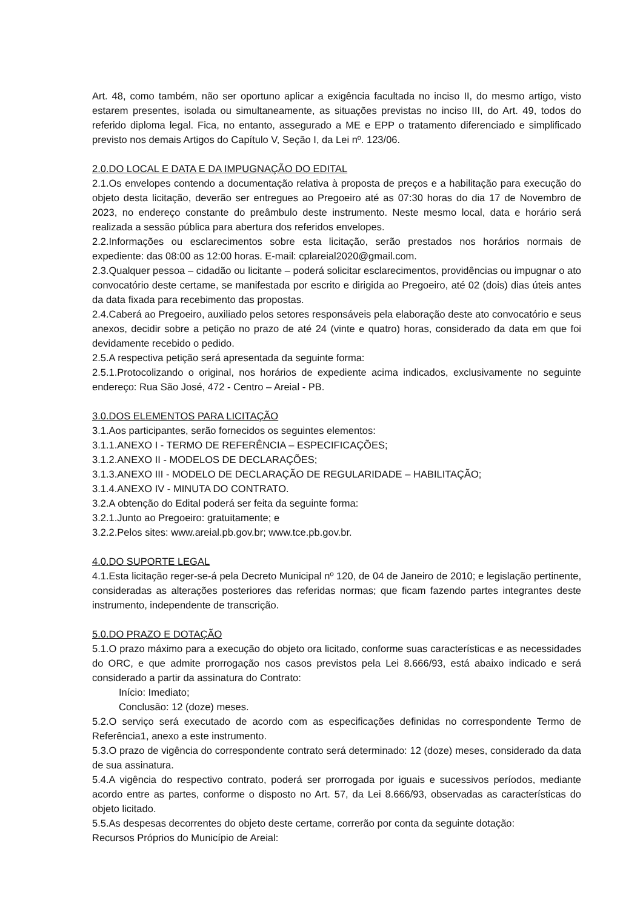Art. 48, como também, não ser oportuno aplicar a exigência facultada no inciso II, do mesmo artigo, visto estarem presentes, isolada ou simultaneamente, as situações previstas no inciso III, do Art. 49, todos do referido diploma legal. Fica, no entanto, assegurado a ME e EPP o tratamento diferenciado e simplificado previsto nos demais Artigos do Capítulo V, Seção I, da Lei nº. 123/06.
2.0.DO LOCAL E DATA E DA IMPUGNAÇÃO DO EDITAL
2.1.Os envelopes contendo a documentação relativa à proposta de preços e a habilitação para execução do objeto desta licitação, deverão ser entregues ao Pregoeiro até as 07:30 horas do dia 17 de Novembro de 2023, no endereço constante do preâmbulo deste instrumento. Neste mesmo local, data e horário será realizada a sessão pública para abertura dos referidos envelopes.
2.2.Informações ou esclarecimentos sobre esta licitação, serão prestados nos horários normais de expediente: das 08:00 as 12:00 horas. E-mail: cplareial2020@gmail.com.
2.3.Qualquer pessoa – cidadão ou licitante – poderá solicitar esclarecimentos, providências ou impugnar o ato convocatório deste certame, se manifestada por escrito e dirigida ao Pregoeiro, até 02 (dois) dias úteis antes da data fixada para recebimento das propostas.
2.4.Caberá ao Pregoeiro, auxiliado pelos setores responsáveis pela elaboração deste ato convocatório e seus anexos, decidir sobre a petição no prazo de até 24 (vinte e quatro) horas, considerado da data em que foi devidamente recebido o pedido.
2.5.A respectiva petição será apresentada da seguinte forma:
2.5.1.Protocolizando o original, nos horários de expediente acima indicados, exclusivamente no seguinte endereço: Rua São José, 472 - Centro – Areial - PB.
3.0.DOS ELEMENTOS PARA LICITAÇÃO
3.1.Aos participantes, serão fornecidos os seguintes elementos:
3.1.1.ANEXO I - TERMO DE REFERÊNCIA – ESPECIFICAÇÕES;
3.1.2.ANEXO II - MODELOS DE DECLARAÇÕES;
3.1.3.ANEXO III - MODELO DE DECLARAÇÃO DE REGULARIDADE – HABILITAÇÃO;
3.1.4.ANEXO IV - MINUTA DO CONTRATO.
3.2.A obtenção do Edital poderá ser feita da seguinte forma:
3.2.1.Junto ao Pregoeiro: gratuitamente; e
3.2.2.Pelos sites: www.areial.pb.gov.br; www.tce.pb.gov.br.
4.0.DO SUPORTE LEGAL
4.1.Esta licitação reger-se-á pela Decreto Municipal nº 120, de 04 de Janeiro de 2010; e legislação pertinente, consideradas as alterações posteriores das referidas normas; que ficam fazendo partes integrantes deste instrumento, independente de transcrição.
5.0.DO PRAZO E DOTAÇÃO
5.1.O prazo máximo para a execução do objeto ora licitado, conforme suas características e as necessidades do ORC, e que admite prorrogação nos casos previstos pela Lei 8.666/93, está abaixo indicado e será considerado a partir da assinatura do Contrato:
Início: Imediato;
Conclusão: 12 (doze) meses.
5.2.O serviço será executado de acordo com as especificações definidas no correspondente Termo de Referência1, anexo a este instrumento.
5.3.O prazo de vigência do correspondente contrato será determinado: 12 (doze) meses, considerado da data de sua assinatura.
5.4.A vigência do respectivo contrato, poderá ser prorrogada por iguais e sucessivos períodos, mediante acordo entre as partes, conforme o disposto no Art. 57, da Lei 8.666/93, observadas as características do objeto licitado.
5.5.As despesas decorrentes do objeto deste certame, correrão por conta da seguinte dotação:
Recursos Próprios do Município de Areial: